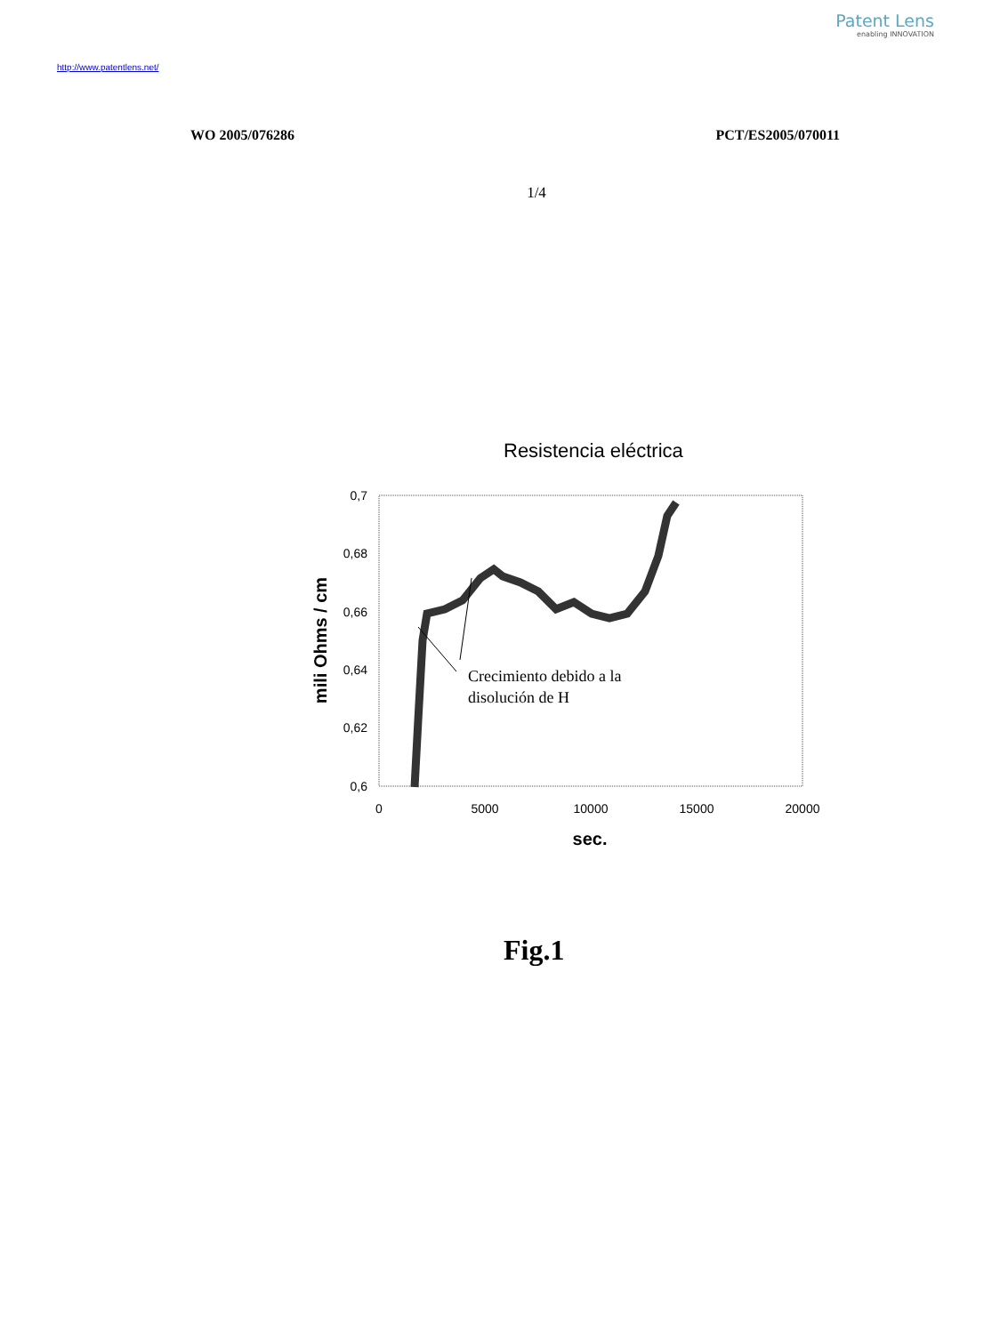Patent Lens
enabling INNOVATION
http://www.patentlens.net/
WO 2005/076286 PCT/ES2005/070011
1/4
Resistencia eléctrica
0,7
0,68
0,66
0,64
0,62
0,6
0
5000
10000
15000
20000
sec.
mili Ohms / cm
Crecimiento debido a la
disolución de H
Fig.1